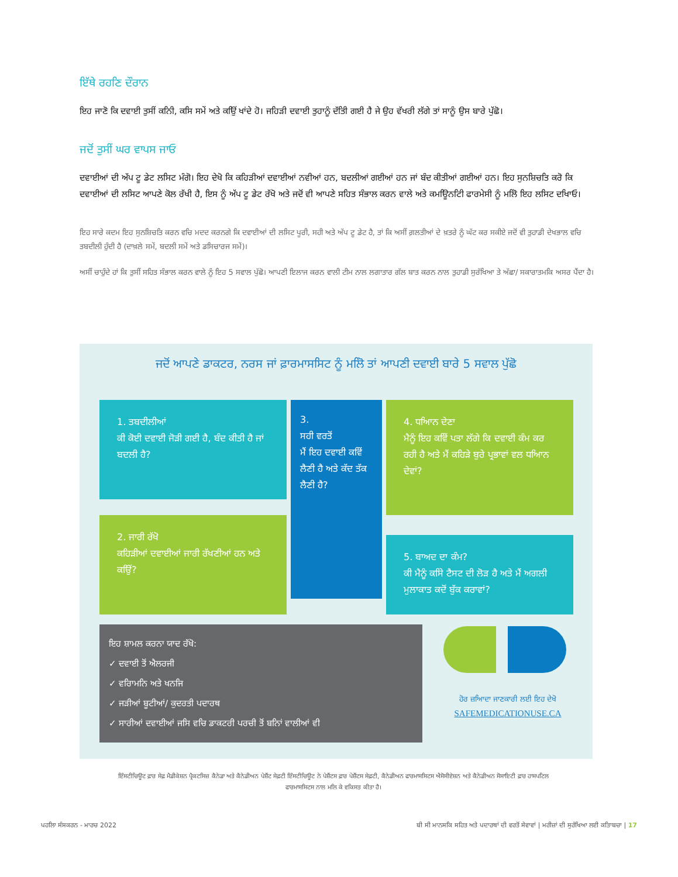ਇੱਥੇ ਰਹਣਿ ਦੌਰਾਨ
ਇਹ ਜਾਣੋ ਕਿ ਦਵਾਈ ਤੁਸੀਂ ਕਨਿੀ, ਕਸਿ ਸਮੇਂ ਅਤੇ ਕਉਿਂ ਖਾਂਦੇ ਹੋ। ਜਹਿੜੀ ਦਵਾਈ ਤੁਹਾਨੂੰ ਦੱਤਿੀ ਗਈ ਹੈ ਜੇ ਉਹ ਵੱਖਰੀ ਲੱਗੇ ਤਾਂ ਸਾਨੂੰ ਉਸ ਬਾਰੇ ਪੁੱਛੋ।
ਜਦੋਂ ਤੁਸੀਂ ਘਰ ਵਾਪਸ ਜਾਓ
ਦਵਾਈਆਂ ਦੀ ਅੱਪ ਟੂ ਡੇਟ ਲਸਿਟ ਮੰਗੋ। ਇਹ ਦੇਖੋ ਕਿ ਕਹਿੜੀਆਂ ਦਵਾਈਆਂ ਨਵੀਆਂ ਹਨ, ਬਦਲੀਆਂ ਗਈਆਂ ਹਨ ਜਾਂ ਬੰਦ ਕੀਤੀਆਂ ਗਈਆਂ ਹਨ। ਇਹ ਸੁਨਸ਼ਿਚਤਿ ਕਰੋ ਕਿ ਦਵਾਈਆਂ ਦੀ ਲਸਿਟ ਆਪਣੇ ਕੋਲ ਰੱਖੀ ਹੈ, ਇਸ ਨੂੰ ਅੱਪ ਟੂ ਡੇਟ ਰੱਖੋ ਅਤੇ ਜਦੋਂ ਵੀ ਆਪਣੇ ਸਹਿਤ ਸੰਭਾਲ ਕਰਨ ਵਾਲੇ ਅਤੇ ਕਮਊਿਨਟਿੀ ਫਾਰਮੇਸੀ ਨੂੰ ਮਲਿੋ ਇਹ ਲਸਿਟ ਦਖਿਾਓ।
ਇਹ ਸਾਰੇ ਕਦਮ ਇਹ ਸੁਨਸ਼ਿਚਤਿ ਕਰਨ ਵਚਿ ਮਦਦ ਕਰਨਗੇ ਕਿ ਦਵਾਈਆਂ ਦੀ ਲਸਿਟ ਪੂਰੀ, ਸਹੀ ਅਤੇ ਅੱਪ ਟੂ ਡੇਟ ਹੈ, ਤਾਂ ਕਿ ਅਸੀਂ ਗ਼ਲਤੀਆਂ ਦੇ ਖ਼ਤਰੇ ਨੂੰ ਘੱਟ ਕਰ ਸਕੀਏ ਜਦੋਂ ਵੀ ਤੁਹਾਡੀ ਦੇਖਭਾਲ ਵਚਿ ਤਬਦੀਲੀ ਹੁੰਦੀ ਹੈ (ਦਾਖ਼ਲੇ ਸਮੇਂ, ਬਦਲੀ ਸਮੇਂ ਅਤੇ ਡਸਿਚਾਰਜ ਸਮੇਂ)।
ਅਸੀਂ ਚਾਹੁੰਦੇ ਹਾਂ ਕਿ ਤੁਸੀਂ ਸਹਿਤ ਸੰਭਾਲ ਕਰਨ ਵਾਲੇ ਨੂੰ ਇਹ 5 ਸਵਾਲ ਪੁੱਛੋ। ਆਪਣੀ ਇਲਾਜ ਕਰਨ ਵਾਲੀ ਟੀਮ ਨਾਲ ਲਗਾਤਾਰ ਗੱਲ ਬਾਤ ਕਰਨ ਨਾਲ ਤੁਹਾਡੀ ਸੁਰੱਖਿਆ ਤੇ ਅੱਛਾ/ ਸਕਾਰਾਤਮਕਿ ਅਸਰ ਪੈਂਦਾ ਹੈ।
ਜਦੋਂ ਆਪਣੇ ਡਾਕਟਰ, ਨਰਸ ਜਾਂ ਫ਼ਾਰਮਾਸਸਿਟ ਨੂੰ ਮਲਿੋ ਤਾਂ ਆਪਣੀ ਦਵਾਈ ਬਾਰੇ 5 ਸਵਾਲ ਪੁੱਛੋ
1. ਤਬਦੀਲੀਆਂ
ਕੀ ਕੋਈ ਦਵਾਈ ਜੋੜੀ ਗਈ ਹੈ, ਬੰਦ ਕੀਤੀ ਹੈ ਜਾਂ ਬਦਲੀ ਹੈ?
3.
ਸਹੀ ਵਰਤੋਂ
ਮੈਂ ਇਹ ਦਵਾਈ ਕਵਿੇਂ ਲੈਣੀ ਹੈ ਅਤੇ ਕੱਦ ਤੱਕ ਲੈਣੀ ਹੈ?
4. ਧਆਿਨ ਦੇਣਾ
ਮੈਨੂੰ ਇਹ ਕਵਿੇਂ ਪਤਾ ਲੱਗੇ ਕਿ ਦਵਾਈ ਕੰਮ ਕਰ ਰਹੀ ਹੈ ਅਤੇ ਮੈਂ ਕਹਿੜੇ ਬੁਰੇ ਪ੍ਰਭਾਵਾਂ ਵਲ ਧਆਿਨ ਦੇਵਾਂ?
2. ਜਾਰੀ ਰੱਖੋ
ਕਹਿੜੀਆਂ ਦਵਾਈਆਂ ਜਾਰੀ ਰੱਖਣੀਆਂ ਹਨ ਅਤੇ ਕਉਿਂ?
5. ਬਾਅਦ ਦਾ ਕੰਮ?
ਕੀ ਮੈਨੂੰ ਕਸਿੇ ਟੈਸਟ ਦੀ ਲੋੜ ਹੈ ਅਤੇ ਮੈਂ ਅਗਲੀ ਮੁਲਾਕਾਤ ਕਦੋਂ ਬੁੱਕ ਕਰਾਵਾਂ?
ਇਹ ਸ਼ਾਮਲ ਕਰਨਾ ਯਾਦ ਰੱਖੋ:
✓ ਦਵਾਈ ਤੋਂ ਐਲਰਜੀ
✓ ਵਰਿਾਮਨਿ ਅਤੇ ਖਨਜਿ
✓ ਜੜੀਆਂ ਬੂਟੀਆਂ/ ਕੁਦਰਤੀ ਪਦਾਰਥ
✓ ਸਾਰੀਆਂ ਦਵਾਈਆਂ ਜਸਿ ਵਚਿ ਡਾਕਟਰੀ ਪਰਚੀ ਤੋਂ ਬਨਿਾਂ ਵਾਲੀਆਂ ਵੀ
ਹੋਰ ਜ਼ਆਿਦਾ ਜਾਣਕਾਰੀ ਲਈ ਇਹ ਦੇਖੋ
SAFEMEDICATIONUSE.CA
ਇੰਸਟੀਚਿਊਟ ਫ਼ਾਰ ਸੇਫ਼ ਮੈਡੀਕੇਸ਼ਨ ਪ੍ਰੈਕਟਸਿਜ਼ ਕੈਨੇਡਾ ਅਤੇ ਕੈਨੇਡੀਅਨ ਪੇਸ਼ੈਂਟ ਸੇਫ਼ਟੀ ਇੰਸਟੀਚਿਊਟ ਨੇ ਪੇਸ਼ੈਂਟਸ ਫ਼ਾਰ ਪੇਸ਼ੈਂਟਸ ਸੇਫ਼ਟੀ, ਕੈਨੇਡੀਅਨ ਫਾਰਮਾਸਸਿਟਸ ਐਸੋਸੀਏਸ਼ਨ ਅਤੇ ਕੈਨੇਡੀਅਨ ਸੋਸਾਇਟੀ ਫ਼ਾਰ ਹਾਸਪਟਿਲ ਫਾਰਮਾਸਸਿਟਸ ਨਾਲ ਮਲਿ ਕੇ ਵਕਿਸਤ ਕੀਤਾ ਹੈ।
ਪਹਲਿਾ ਸੰਸਕਰਨ - ਮਾਰਚ 2022 ਬੀ ਸੀ ਮਾਨਸਕਿ ਸਹਿਤ ਅਤੇ ਪਦਾਰਥਾਂ ਦੀ ਵਰਤੋਂ ਸੇਵਾਵਾਂ | ਮਰੀਜ਼ਾਂ ਦੀ ਸੁਰੱਖਿਆ ਲਈ ਕਤਿਾਬਚਾ | 17